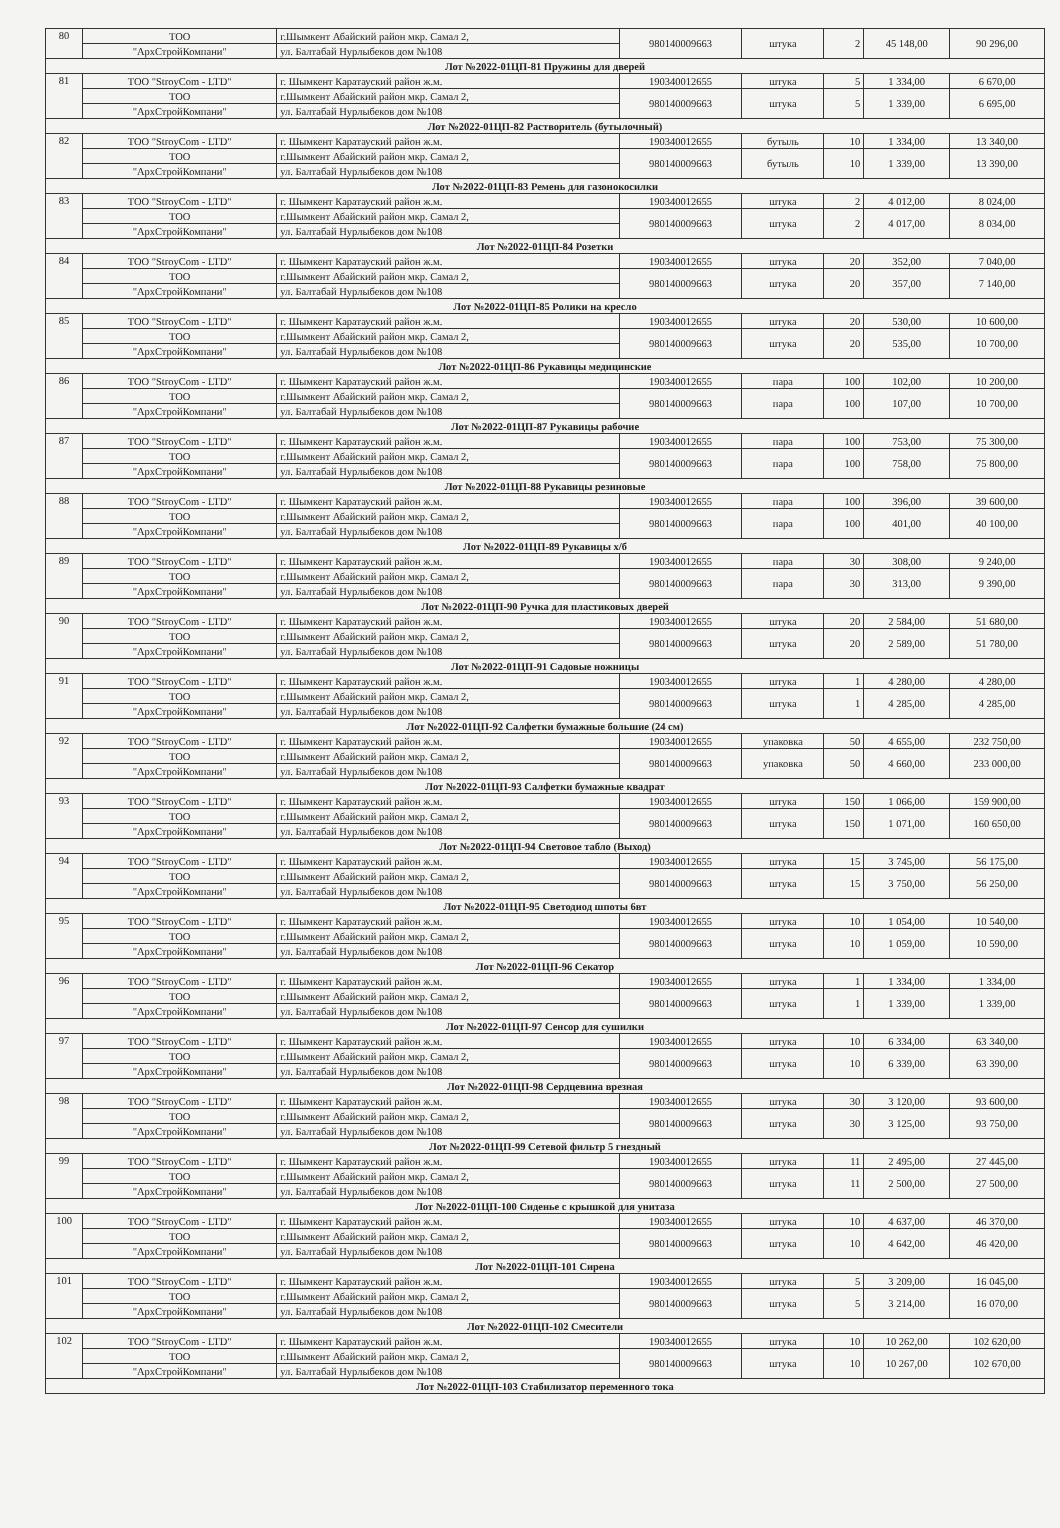| 80 | ТОО | г.Шымкент Абайский район мкр. Самал 2, | 980140009663 | штука | 2 | 45 148,00 | 90 296,00 |
| | "АрхСтройКомпани" | ул. Балтабай Нурлыбеков дом №108 | | | | | |
| Лот №2022-01ЦП-81 Пружины для дверей | | | | | | | |
| 81 | ТОО "StroyCom - LTD" | г. Шымкент Каратауский район ж.м. | 190340012655 | штука | 5 | 1 334,00 | 6 670,00 |
| | ТОО | г.Шымкент Абайский район мкр. Самал 2, | 980140009663 | штука | 5 | 1 339,00 | 6 695,00 |
| | "АрхСтройКомпани" | ул. Балтабай Нурлыбеков дом №108 | | | | | |
| Лот №2022-01ЦП-82 Растворитель (бутылочный) | | | | | | | |
| 82 | ТОО "StroyCom - LTD" | г. Шымкент Каратауский район ж.м. | 190340012655 | бутыль | 10 | 1 334,00 | 13 340,00 |
| | ТОО | г.Шымкент Абайский район мкр. Самал 2, | 980140009663 | бутыль | 10 | 1 339,00 | 13 390,00 |
| | "АрхСтройКомпани" | ул. Балтабай Нурлыбеков дом №108 | | | | | |
| Лот №2022-01ЦП-83 Ремень для газонокосилки | | | | | | | |
| 83 | ТОО "StroyCom - LTD" | г. Шымкент Каратауский район ж.м. | 190340012655 | штука | 2 | 4 012,00 | 8 024,00 |
| | ТОО | г.Шымкент Абайский район мкр. Самал 2, | 980140009663 | штука | 2 | 4 017,00 | 8 034,00 |
| | "АрхСтройКомпани" | ул. Балтабай Нурлыбеков дом №108 | | | | | |
| Лот №2022-01ЦП-84 Розетки | | | | | | | |
| 84 | ТОО "StroyCom - LTD" | г. Шымкент Каратауский район ж.м. | 190340012655 | штука | 20 | 352,00 | 7 040,00 |
| | ТОО | г.Шымкент Абайский район мкр. Самал 2, | 980140009663 | штука | 20 | 357,00 | 7 140,00 |
| | "АрхСтройКомпани" | ул. Балтабай Нурлыбеков дом №108 | | | | | |
| Лот №2022-01ЦП-85 Ролики на кресло | | | | | | | |
| 85 | ТОО "StroyCom - LTD" | г. Шымкент Каратауский район ж.м. | 190340012655 | штука | 20 | 530,00 | 10 600,00 |
| | ТОО | г.Шымкент Абайский район мкр. Самал 2, | 980140009663 | штука | 20 | 535,00 | 10 700,00 |
| | "АрхСтройКомпани" | ул. Балтабай Нурлыбеков дом №108 | | | | | |
| Лот №2022-01ЦП-86 Рукавицы медицинские | | | | | | | |
| 86 | ТОО "StroyCom - LTD" | г. Шымкент Каратауский район ж.м. | 190340012655 | пара | 100 | 102,00 | 10 200,00 |
| | ТОО | г.Шымкент Абайский район мкр. Самал 2, | 980140009663 | пара | 100 | 107,00 | 10 700,00 |
| | "АрхСтройКомпани" | ул. Балтабай Нурлыбеков дом №108 | | | | | |
| Лот №2022-01ЦП-87 Рукавицы рабочие | | | | | | | |
| 87 | ТОО "StroyCom - LTD" | г. Шымкент Каратауский район ж.м. | 190340012655 | пара | 100 | 753,00 | 75 300,00 |
| | ТОО | г.Шымкент Абайский район мкр. Самал 2, | 980140009663 | пара | 100 | 758,00 | 75 800,00 |
| | "АрхСтройКомпани" | ул. Балтабай Нурлыбеков дом №108 | | | | | |
| Лот №2022-01ЦП-88 Рукавицы резиновые | | | | | | | |
| 88 | ТОО "StroyCom - LTD" | г. Шымкент Каратауский район ж.м. | 190340012655 | пара | 100 | 396,00 | 39 600,00 |
| | ТОО | г.Шымкент Абайский район мкр. Самал 2, | 980140009663 | пара | 100 | 401,00 | 40 100,00 |
| | "АрхСтройКомпани" | ул. Балтабай Нурлыбеков дом №108 | | | | | |
| Лот №2022-01ЦП-89 Рукавицы х/б | | | | | | | |
| 89 | ТОО "StroyCom - LTD" | г. Шымкент Каратауский район ж.м. | 190340012655 | пара | 30 | 308,00 | 9 240,00 |
| | ТОО | г.Шымкент Абайский район мкр. Самал 2, | 980140009663 | пара | 30 | 313,00 | 9 390,00 |
| | "АрхСтройКомпани" | ул. Балтабай Нурлыбеков дом №108 | | | | | |
| Лот №2022-01ЦП-90 Ручка для пластиковых дверей | | | | | | | |
| 90 | ТОО "StroyCom - LTD" | г. Шымкент Каратауский район ж.м. | 190340012655 | штука | 20 | 2 584,00 | 51 680,00 |
| | ТОО | г.Шымкент Абайский район мкр. Самал 2, | 980140009663 | штука | 20 | 2 589,00 | 51 780,00 |
| | "АрхСтройКомпани" | ул. Балтабай Нурлыбеков дом №108 | | | | | |
| Лот №2022-01ЦП-91 Садовые ножницы | | | | | | | |
| 91 | ТОО "StroyCom - LTD" | г. Шымкент Каратауский район ж.м. | 190340012655 | штука | 1 | 4 280,00 | 4 280,00 |
| | ТОО | г.Шымкент Абайский район мкр. Самал 2, | 980140009663 | штука | 1 | 4 285,00 | 4 285,00 |
| | "АрхСтройКомпани" | ул. Балтабай Нурлыбеков дом №108 | | | | | |
| Лот №2022-01ЦП-92 Салфетки бумажные большие (24 см) | | | | | | | |
| 92 | ТОО "StroyCom - LTD" | г. Шымкент Каратауский район ж.м. | 190340012655 | упаковка | 50 | 4 655,00 | 232 750,00 |
| | ТОО | г.Шымкент Абайский район мкр. Самал 2, | 980140009663 | упаковка | 50 | 4 660,00 | 233 000,00 |
| | "АрхСтройКомпани" | ул. Балтабай Нурлыбеков дом №108 | | | | | |
| Лот №2022-01ЦП-93 Салфетки бумажные квадрат | | | | | | | |
| 93 | ТОО "StroyCom - LTD" | г. Шымкент Каратауский район ж.м. | 190340012655 | штука | 150 | 1 066,00 | 159 900,00 |
| | ТОО | г.Шымкент Абайский район мкр. Самал 2, | 980140009663 | штука | 150 | 1 071,00 | 160 650,00 |
| | "АрхСтройКомпани" | ул. Балтабай Нурлыбеков дом №108 | | | | | |
| Лот №2022-01ЦП-94 Световое табло (Выход) | | | | | | | |
| 94 | ТОО "StroyCom - LTD" | г. Шымкент Каратауский район ж.м. | 190340012655 | штука | 15 | 3 745,00 | 56 175,00 |
| | ТОО | г.Шымкент Абайский район мкр. Самал 2, | 980140009663 | штука | 15 | 3 750,00 | 56 250,00 |
| | "АрхСтройКомпани" | ул. Балтабай Нурлыбеков дом №108 | | | | | |
| Лот №2022-01ЦП-95 Светодиод шпоты 6вт | | | | | | | |
| 95 | ТОО "StroyCom - LTD" | г. Шымкент Каратауский район ж.м. | 190340012655 | штука | 10 | 1 054,00 | 10 540,00 |
| | ТОО | г.Шымкент Абайский район мкр. Самал 2, | 980140009663 | штука | 10 | 1 059,00 | 10 590,00 |
| | "АрхСтройКомпани" | ул. Балтабай Нурлыбеков дом №108 | | | | | |
| Лот №2022-01ЦП-96 Секатор | | | | | | | |
| 96 | ТОО "StroyCom - LTD" | г. Шымкент Каратауский район ж.м. | 190340012655 | штука | 1 | 1 334,00 | 1 334,00 |
| | ТОО | г.Шымкент Абайский район мкр. Самал 2, | 980140009663 | штука | 1 | 1 339,00 | 1 339,00 |
| | "АрхСтройКомпани" | ул. Балтабай Нурлыбеков дом №108 | | | | | |
| Лот №2022-01ЦП-97 Сенсор для сушилки | | | | | | | |
| 97 | ТОО "StroyCom - LTD" | г. Шымкент Каратауский район ж.м. | 190340012655 | штука | 10 | 6 334,00 | 63 340,00 |
| | ТОО | г.Шымкент Абайский район мкр. Самал 2, | 980140009663 | штука | 10 | 6 339,00 | 63 390,00 |
| | "АрхСтройКомпани" | ул. Балтабай Нурлыбеков дом №108 | | | | | |
| Лот №2022-01ЦП-98 Сердцевина врезная | | | | | | | |
| 98 | ТОО "StroyCom - LTD" | г. Шымкент Каратауский район ж.м. | 190340012655 | штука | 30 | 3 120,00 | 93 600,00 |
| | ТОО | г.Шымкент Абайский район мкр. Самал 2, | 980140009663 | штука | 30 | 3 125,00 | 93 750,00 |
| | "АрхСтройКомпани" | ул. Балтабай Нурлыбеков дом №108 | | | | | |
| Лот №2022-01ЦП-99 Сетевой фильтр 5 гнездный | | | | | | | |
| 99 | ТОО "StroyCom - LTD" | г. Шымкент Каратауский район ж.м. | 190340012655 | штука | 11 | 2 495,00 | 27 445,00 |
| | ТОО | г.Шымкент Абайский район мкр. Самал 2, | 980140009663 | штука | 11 | 2 500,00 | 27 500,00 |
| | "АрхСтройКомпани" | ул. Балтабай Нурлыбеков дом №108 | | | | | |
| Лот №2022-01ЦП-100 Сиденье с крышкой для унитаза | | | | | | | |
| 100 | ТОО "StroyCom - LTD" | г. Шымкент Каратауский район ж.м. | 190340012655 | штука | 10 | 4 637,00 | 46 370,00 |
| | ТОО | г.Шымкент Абайский район мкр. Самал 2, | 980140009663 | штука | 10 | 4 642,00 | 46 420,00 |
| | "АрхСтройКомпани" | ул. Балтабай Нурлыбеков дом №108 | | | | | |
| Лот №2022-01ЦП-101 Сирена | | | | | | | |
| 101 | ТОО "StroyCom - LTD" | г. Шымкент Каратауский район ж.м. | 190340012655 | штука | 5 | 3 209,00 | 16 045,00 |
| | ТОО | г.Шымкент Абайский район мкр. Самал 2, | 980140009663 | штука | 5 | 3 214,00 | 16 070,00 |
| | "АрхСтройКомпани" | ул. Балтабай Нурлыбеков дом №108 | | | | | |
| Лот №2022-01ЦП-102 Смесители | | | | | | | |
| 102 | ТОО "StroyCom - LTD" | г. Шымкент Каратауский район ж.м. | 190340012655 | штука | 10 | 10 262,00 | 102 620,00 |
| | ТОО | г.Шымкент Абайский район мкр. Самал 2, | 980140009663 | штука | 10 | 10 267,00 | 102 670,00 |
| | "АрхСтройКомпани" | ул. Балтабай Нурлыбеков дом №108 | | | | | |
| Лот №2022-01ЦП-103 Стабилизатор переменного тока | | | | | | | |